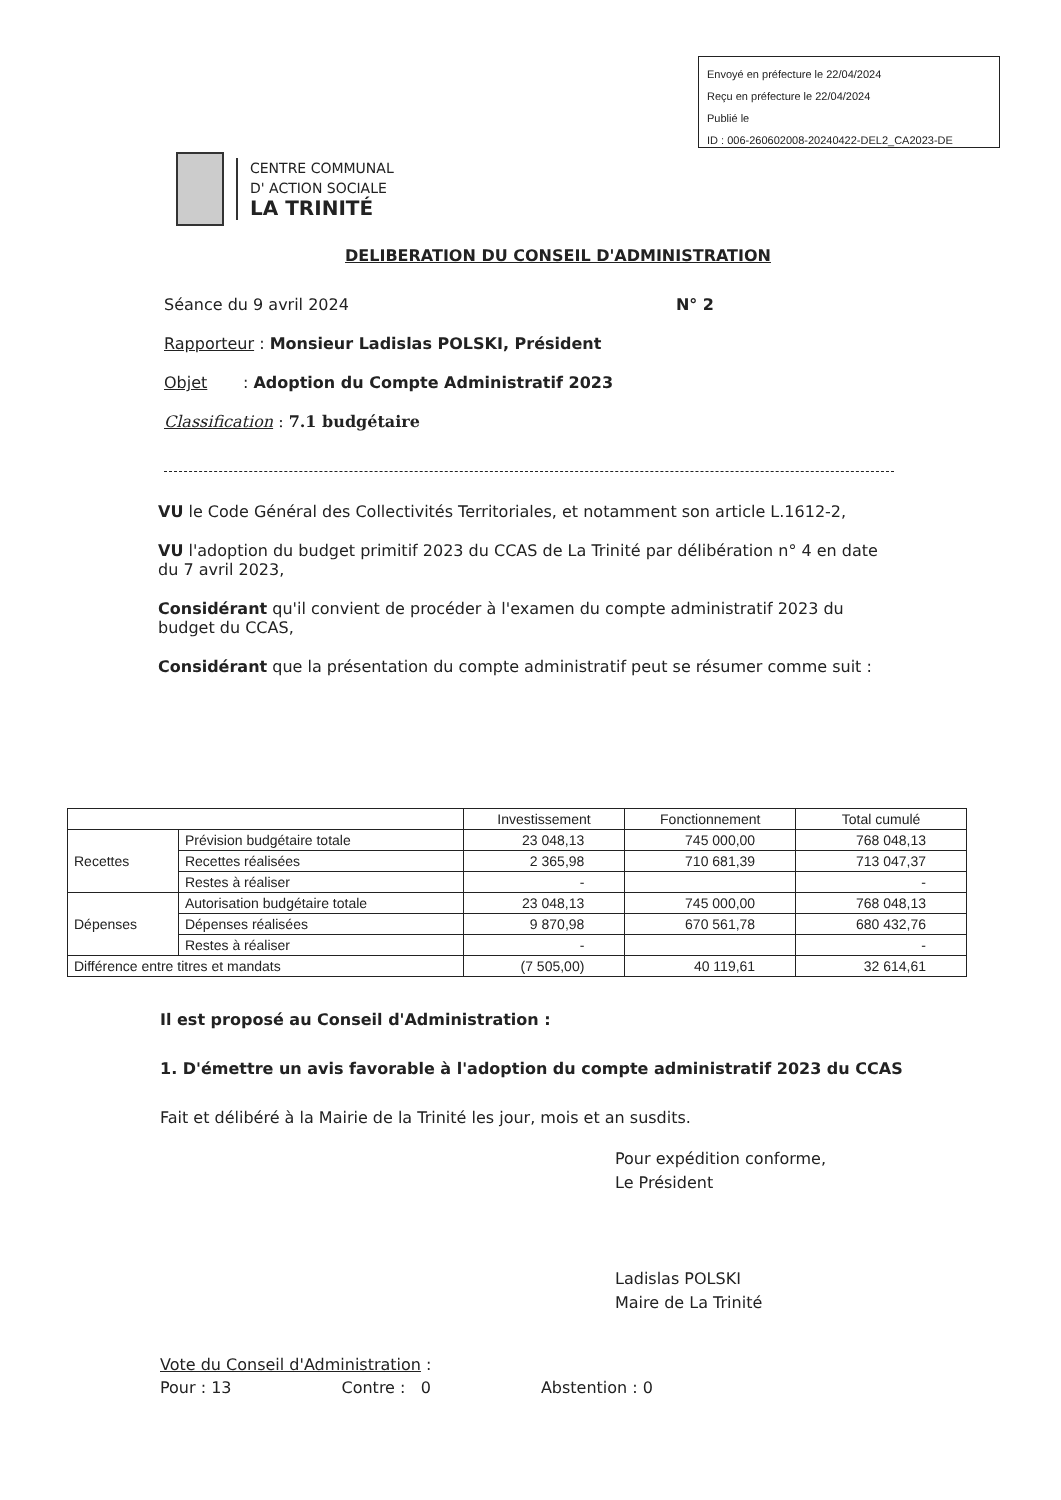Envoyé en préfecture le 22/04/2024
Reçu en préfecture le 22/04/2024
Publié le
ID : 006-260602008-20240422-DEL2_CA2023-DE
CENTRE COMMUNAL
D' ACTION SOCIALE
LA TRINITÉ
DELIBERATION DU CONSEIL D'ADMINISTRATION
Séance du 9 avril 2024 N° 2
Rapporteur : Monsieur Ladislas POLSKI, Président
Objet : Adoption du Compte Administratif 2023
Classification : 7.1 budgétaire
VU le Code Général des Collectivités Territoriales, et notamment son article L.1612-2,
VU l'adoption du budget primitif 2023 du CCAS de La Trinité par délibération n° 4 en date du 7 avril 2023,
Considérant qu'il convient de procéder à l'examen du compte administratif 2023 du budget du CCAS,
Considérant que la présentation du compte administratif peut se résumer comme suit :
| | | Investissement | Fonctionnement | Total cumulé |
| --- | --- | --- | --- | --- |
| Recettes | Prévision budgétaire totale | 23 048,13 | 745 000,00 | 768 048,13 |
| | Recettes réalisées | 2 365,98 | 710 681,39 | 713 047,37 |
| | Restes à réaliser | - | | - |
| Dépenses | Autorisation budgétaire totale | 23 048,13 | 745 000,00 | 768 048,13 |
| | Dépenses réalisées | 9 870,98 | 670 561,78 | 680 432,76 |
| | Restes à réaliser | - | | - |
| Différence entre titres et mandats | | (7 505,00) | 40 119,61 | 32 614,61 |
Il est proposé au Conseil d'Administration :
1. D'émettre un avis favorable à l'adoption du compte administratif 2023 du CCAS
Fait et délibéré à la Mairie de la Trinité les jour, mois et an susdits.
Pour expédition conforme,
Le Président
Ladislas POLSKI
Maire de La Trinité
Vote du Conseil d'Administration :
Pour : 13 Contre : 0 Abstention : 0